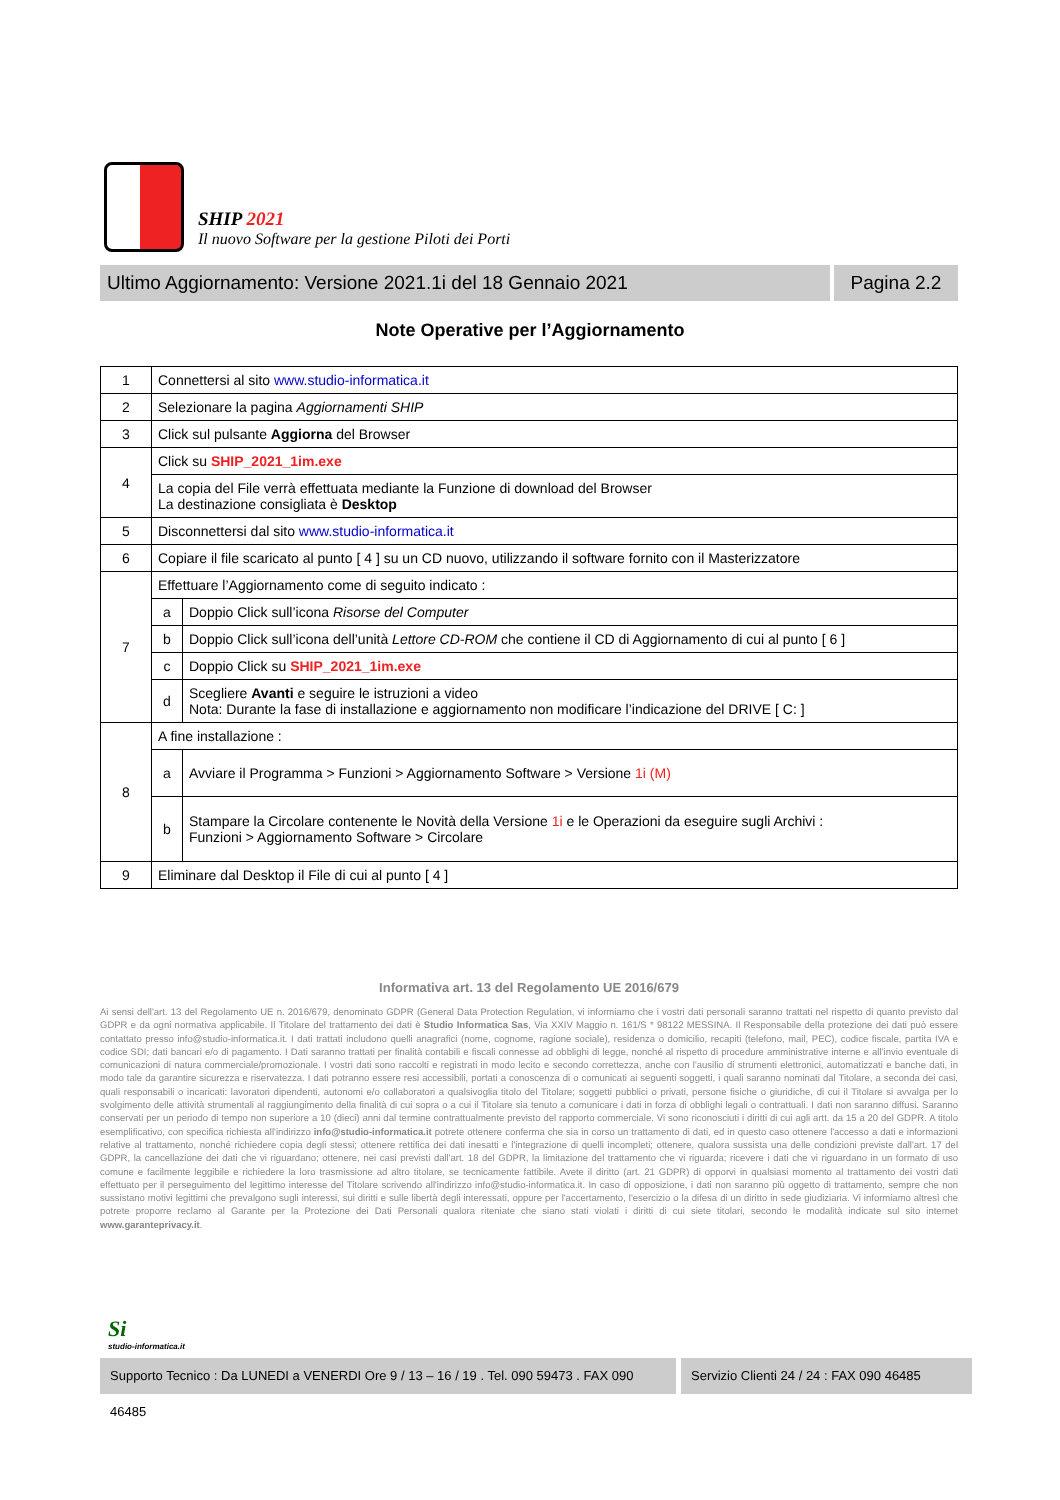SHIP 2021
Il nuovo Software per la gestione Piloti dei Porti
Ultimo Aggiornamento: Versione 2021.1i del 18 Gennaio 2021
Pagina 2.2
Note Operative per l’Aggiornamento
| 1 | Connettersi al sito www.studio-informatica.it | |
| 2 | Selezionare la pagina Aggiornamenti SHIP | |
| 3 | Click sul pulsante Aggiorna del Browser | |
| 4 | Click su SHIP_2021_1im.exe | |
| | La copia del File verrà effettuata mediante la Funzione di download del Browser La destinazione consigliata è Desktop | |
| 5 | Disconnettersi dal sito www.studio-informatica.it | |
| 6 | Copiare il file scaricato al punto [ 4 ] su un CD nuovo, utilizzando il software fornito con il Masterizzatore | |
| 7 | Effettuare l’Aggiornamento come di seguito indicato : | |
| | a | Doppio Click sull’icona Risorse del Computer |
| | b | Doppio Click sull’icona dell’unità Lettore CD-ROM che contiene il CD di Aggiornamento di cui al punto [ 6 ] |
| | c | Doppio Click su SHIP_2021_1im.exe |
| | d | Scegliere Avanti e seguire le istruzioni a video Nota: Durante la fase di installazione e aggiornamento non modificare l’indicazione del DRIVE [ C: ] |
| 8 | A fine installazione : | |
| | a | Avviare il Programma > Funzioni > Aggiornamento Software > Versione 1i (M) |
| | b | Stampare la Circolare contenente le Novità della Versione 1i e le Operazioni da eseguire sugli Archivi : Funzioni > Aggiornamento Software > Circolare |
| 9 | Eliminare dal Desktop il File di cui al punto [ 4 ] | |
Informativa art. 13 del Regolamento UE 2016/679
Ai sensi dell'art. 13 del Regolamento UE n. 2016/679, denominato GDPR (General Data Protection Regulation, vi informiamo che i vostri dati personali saranno trattati nel rispetto di quanto previsto dal GDPR e da ogni normativa applicabile. Il Titolare del trattamento dei dati è Studio Informatica Sas, Via XXIV Maggio n. 161/S * 98122 MESSINA. Il Responsabile della protezione dei dati può essere contattato presso info@studio-informatica.it. I dati trattati includono quelli anagrafici (nome, cognome, ragione sociale), residenza o domicilio, recapiti (telefono, mail, PEC), codice fiscale, partita IVA e codice SDI; dati bancari e/o di pagamento. I Dati saranno trattati per finalità contabili e fiscali connesse ad obblighi di legge, nonché al rispetto di procedure amministrative interne e all’invio eventuale di comunicazioni di natura commerciale/promozionale. I vostri dati sono raccolti e registrati in modo lecito e secondo correttezza, anche con l'ausilio di strumenti elettronici, automatizzati e banche dati, in modo tale da garantire sicurezza e riservatezza. I dati potranno essere resi accessibili, portati a conoscenza di o comunicati ai seguenti soggetti, i quali saranno nominati dal Titolare, a seconda dei casi, quali responsabili o incaricati: lavoratori dipendenti, autonomi e/o collaboratori a qualsivoglia titolo del Titolare; soggetti pubblici o privati, persone fisiche o giuridiche, di cui il Titolare si avvalga per lo svolgimento delle attività strumentali al raggiungimento della finalità di cui sopra o a cui il Titolare sia tenuto a comunicare i dati in forza di obblighi legali o contrattuali. I dati non saranno diffusi. Saranno conservati per un periodo di tempo non superiore a 10 (dieci) anni dal termine contrattualmente previsto del rapporto commerciale. Vi sono riconosciuti i diritti di cui agli artt. da 15 a 20 del GDPR. A titolo esemplificativo, con specifica richiesta all'indirizzo info@studio-informatica.it potrete ottenere conferma che sia in corso un trattamento di dati, ed in questo caso ottenere l'accesso a dati e informazioni relative al trattamento, nonché richiedere copia degli stessi; ottenere rettifica dei dati inesatti e l'integrazione di quelli incompleti; ottenere, qualora sussista una delle condizioni previste dall'art. 17 del GDPR, la cancellazione dei dati che vi riguardano; ottenere, nei casi previsti dall'art. 18 del GDPR, la limitazione del trattamento che vi riguarda; ricevere i dati che vi riguardano in un formato di uso comune e facilmente leggibile e richiedere la loro trasmissione ad altro titolare, se tecnicamente fattibile. Avete il diritto (art. 21 GDPR) di opporvi in qualsiasi momento al trattamento dei vostri dati effettuato per il perseguimento del legittimo interesse del Titolare scrivendo all'indirizzo info@studio-informatica.it. In caso di opposizione, i dati non saranno più oggetto di trattamento, sempre che non sussistano motivi legittimi che prevalgono sugli interessi, sui diritti e sulle libertà degli interessati, oppure per l'accertamento, l'esercizio o la difesa di un diritto in sede giudiziaria. Vi informiamo altresì che potrete proporre reclamo al Garante per la Protezione dei Dati Personali qualora riteniate che siano stati violati i diritti di cui siete titolari, secondo le modalità indicate sul sito internet www.garanteprivacy.it.
Si
studio-informatica.it
Supporto Tecnico : Da LUNEDI a VENERDI Ore 9 / 13 – 16 / 19 . Tel. 090 59473 . FAX 090 46485
Servizio Clienti 24 / 24 : FAX 090 46485